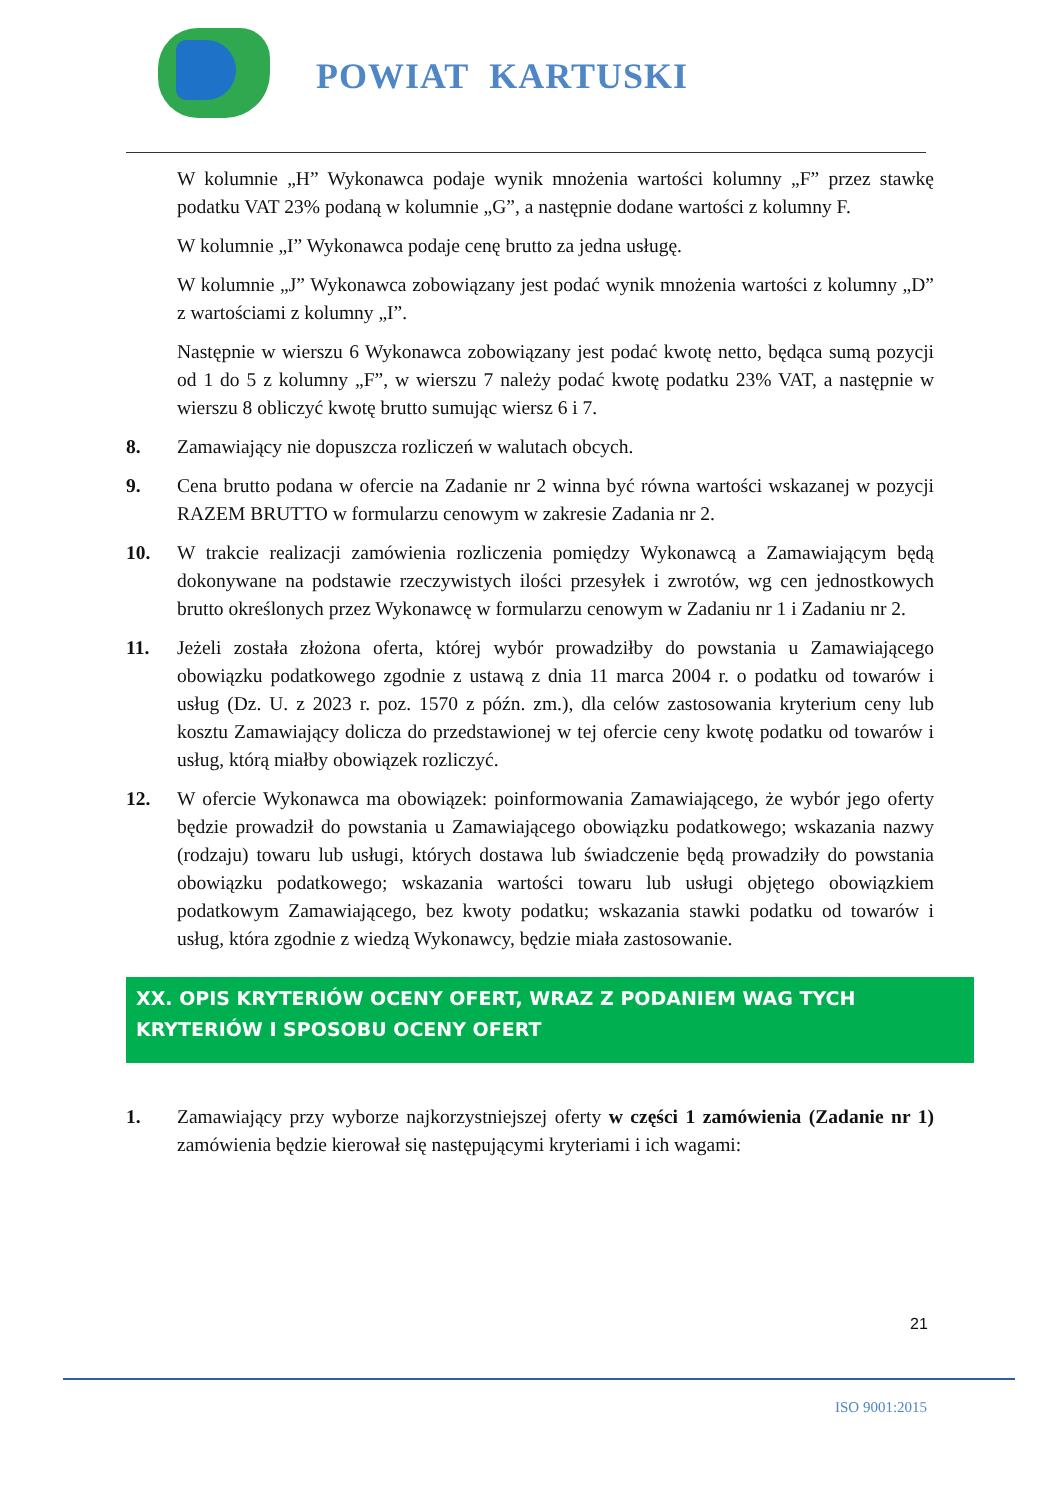POWIAT KARTUSKI
W kolumnie „H” Wykonawca podaje wynik mnożenia wartości kolumny „F” przez stawkę podatku VAT 23% podaną w kolumnie „G”, a następnie dodane wartości z kolumny F.
W kolumnie „I” Wykonawca podaje cenę brutto za jedna usługę.
W kolumnie „J” Wykonawca zobowiązany jest podać wynik mnożenia wartości z kolumny „D” z wartościami z kolumny „I”.
Następnie w wierszu 6 Wykonawca zobowiązany jest podać kwotę netto, będąca sumą pozycji od 1 do 5 z kolumny „F”, w wierszu 7 należy podać kwotę podatku 23% VAT, a następnie w wierszu 8 obliczyć kwotę brutto sumując wiersz 6 i 7.
8. Zamawiający nie dopuszcza rozliczeń w walutach obcych.
9. Cena brutto podana w ofercie na Zadanie nr 2 winna być równa wartości wskazanej w pozycji RAZEM BRUTTO w formularzu cenowym w zakresie Zadania nr 2.
10. W trakcie realizacji zamówienia rozliczenia pomiędzy Wykonawcą a Zamawiającym będą dokonywane na podstawie rzeczywistych ilości przesyłek i zwrotów, wg cen jednostkowych brutto określonych przez Wykonawcę w formularzu cenowym w Zadaniu nr 1 i Zadaniu nr 2.
11. Jeżeli została złożona oferta, której wybór prowadziłby do powstania u Zamawiającego obowiązku podatkowego zgodnie z ustawą z dnia 11 marca 2004 r. o podatku od towarów i usług (Dz. U. z 2023 r. poz. 1570 z późn. zm.), dla celów zastosowania kryterium ceny lub kosztu Zamawiający dolicza do przedstawionej w tej ofercie ceny kwotę podatku od towarów i usług, którą miałby obowiązek rozliczyć.
12. W ofercie Wykonawca ma obowiązek: poinformowania Zamawiającego, że wybór jego oferty będzie prowadził do powstania u Zamawiającego obowiązku podatkowego; wskazania nazwy (rodzaju) towaru lub usługi, których dostawa lub świadczenie będą prowadziły do powstania obowiązku podatkowego; wskazania wartości towaru lub usługi objętego obowiązkiem podatkowym Zamawiającego, bez kwoty podatku; wskazania stawki podatku od towarów i usług, która zgodnie z wiedzą Wykonawcy, będzie miała zastosowanie.
XX. OPIS KRYTERIÓW OCENY OFERT, WRAZ Z PODANIEM WAG TYCH KRYTERIÓW I SPOSOBU OCENY OFERT
1. Zamawiający przy wyborze najkorzystniejszej oferty w części 1 zamówienia (Zadanie nr 1) zamówienia będzie kierował się następującymi kryteriami i ich wagami:
21
ISO 9001:2015